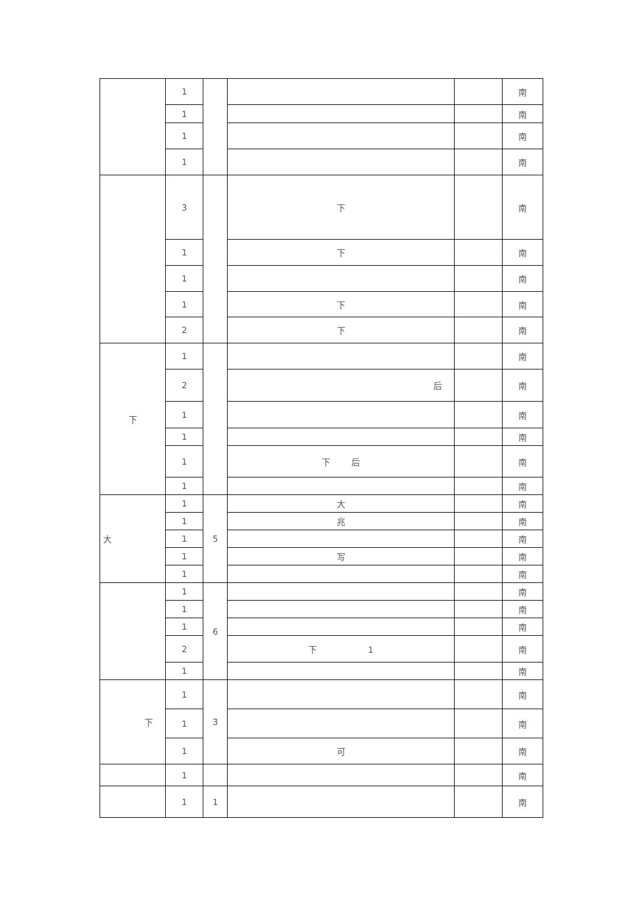| | 1 | | | | 南 |
| | 1 | | | | 南 |
| | 1 | | | | 南 |
| | 1 | | | | 南 |
| | 3 | | 下 | | 南 |
| | 1 | | 下 | | 南 |
| | 1 | | | | 南 |
| | 1 | | 下 | | 南 |
| | 2 | | 下 | | 南 |
| 下 | 1 | | | | 南 |
| | 2 | | 后 | | 南 |
| | 1 | | | | 南 |
| | 1 | | | | 南 |
| | 1 | | 下 后 | | 南 |
| | 1 | | | | 南 |
| 大 | 1 | 5 | 大 | | 南 |
| | 1 | | 兆 | | 南 |
| | 1 | | | | 南 |
| | 1 | | 写 | | 南 |
| | 1 | | | | 南 |
| | 1 | 6 | | | 南 |
| | 1 | | | | 南 |
| | 1 | | | | 南 |
| | 2 | | 下 1 | | 南 |
| | 1 | | | | 南 |
| 下 | 1 | 3 | | | 南 |
| | 1 | | | | 南 |
| | 1 | | 可 | | 南 |
| | 1 | | | | 南 |
| | 1 | 1 | | | 南 |